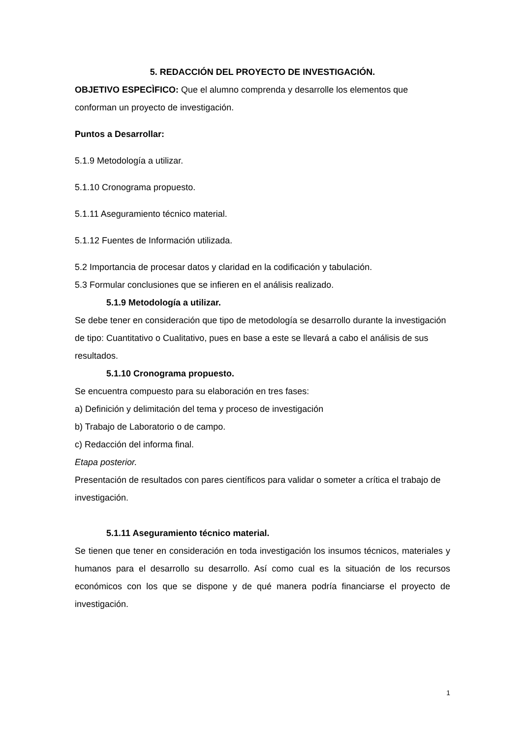5. REDACCIÓN DEL PROYECTO DE INVESTIGACIÓN.
OBJETIVO ESPECÌFICO: Que el alumno comprenda y desarrolle los elementos que conforman un proyecto de investigación.
Puntos a Desarrollar:
5.1.9 Metodología a utilizar.
5.1.10 Cronograma propuesto.
5.1.11 Aseguramiento técnico material.
5.1.12 Fuentes de Información utilizada.
5.2 Importancia de procesar datos y claridad en la codificación y tabulación.
5.3 Formular conclusiones que se infieren en el análisis realizado.
5.1.9 Metodología a utilizar.
Se debe tener en consideración que tipo de metodología se desarrollo durante la investigación de tipo: Cuantitativo o Cualitativo, pues en base a este se llevará a cabo el análisis de sus resultados.
5.1.10 Cronograma propuesto.
Se encuentra compuesto para su elaboración en tres fases:
a) Definición y delimitación del tema y proceso de investigación
b) Trabajo de Laboratorio o de campo.
c) Redacción del informa final.
Etapa posterior.
Presentación de resultados con pares científicos para validar o someter a crítica el trabajo de investigación.
5.1.11 Aseguramiento técnico material.
Se tienen que tener en consideración en toda investigación los insumos técnicos, materiales y humanos para el desarrollo su desarrollo. Así como cual es la situación de los recursos económicos con los que se dispone y de qué manera podría financiarse el proyecto de investigación.
1